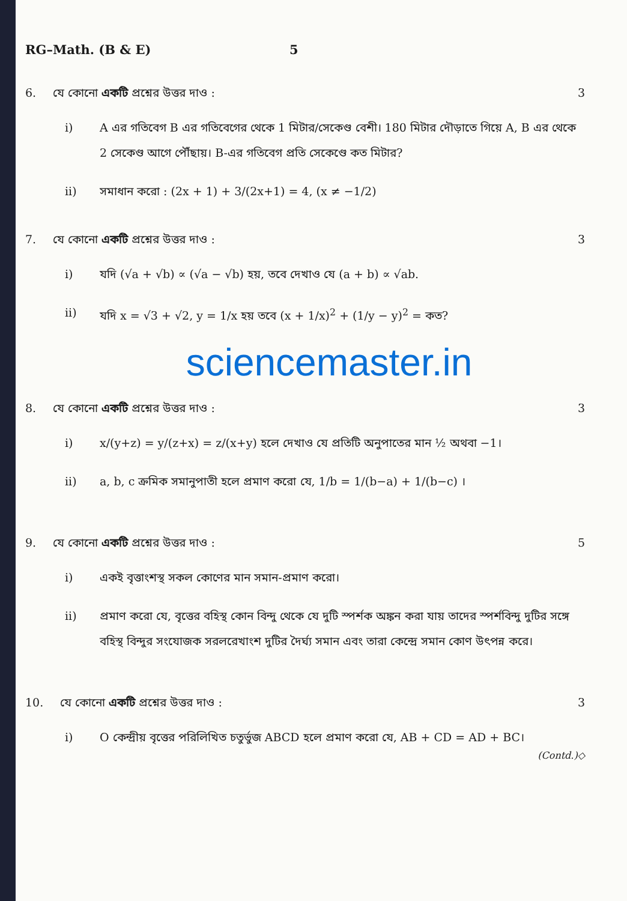RG–Math. (B & E) 5
6. যে কোনো একটি প্রশ্নের উত্তর দাও :
3
i) A এর গতিবেগ B এর গতিবেগের থেকে 1 মিটার/সেকেণ্ড বেশী। 180 মিটার দৌড়াতে গিয়ে A, B এর থেকে 2 সেকেণ্ড আগে পৌঁছায়। B-এর গতিবেগ প্রতি সেকেণ্ডে কত মিটার?
ii) সমাধান করো : (2x + 1) + 3/(2x+1) = 4, (x ≠ −1/2)
7. যে কোনো একটি প্রশ্নের উত্তর দাও :
3
i) যদি (√a + √b) ∝ (√a − √b) হয়, তবে দেখাও যে (a + b) ∝ √ab.
ii) যদি x = √3 + √2, y = 1/x হয় তবে (x + 1/x)<sup>2</sup> + (1/y − y)<sup>2</sup> = কত?
sciencemaster.in
8. যে কোনো একটি প্রশ্নের উত্তর দাও :
3
i) x/(y+z) = y/(z+x) = z/(x+y) হলে দেখাও যে প্রতিটি অনুপাতের মান ½ অথবা −1।
ii) a, b, c ক্রমিক সমানুপাতী হলে প্রমাণ করো যে, 1/b = 1/(b−a) + 1/(b−c) ।
9. যে কোনো একটি প্রশ্নের উত্তর দাও :
5
i) একই বৃত্তাংশস্থ সকল কোণের মান সমান-প্রমাণ করো।
ii) প্রমাণ করো যে, বৃত্তের বহিস্থ কোন বিন্দু থেকে যে দুটি স্পর্শক অঙ্কন করা যায় তাদের স্পর্শবিন্দু দুটির সঙ্গে বহিস্থ বিন্দুর সংযোজক সরলরেখাংশ দুটির দৈর্ঘ্য সমান এবং তারা কেন্দ্রে সমান কোণ উৎপন্ন করে।
10. যে কোনো একটি প্রশ্নের উত্তর দাও :
3
i) O কেন্দ্রীয় বৃত্তের পরিলিখিত চতুর্ভুজ ABCD হলে প্রমাণ করো যে, AB + CD = AD + BC।
(Contd.)◇